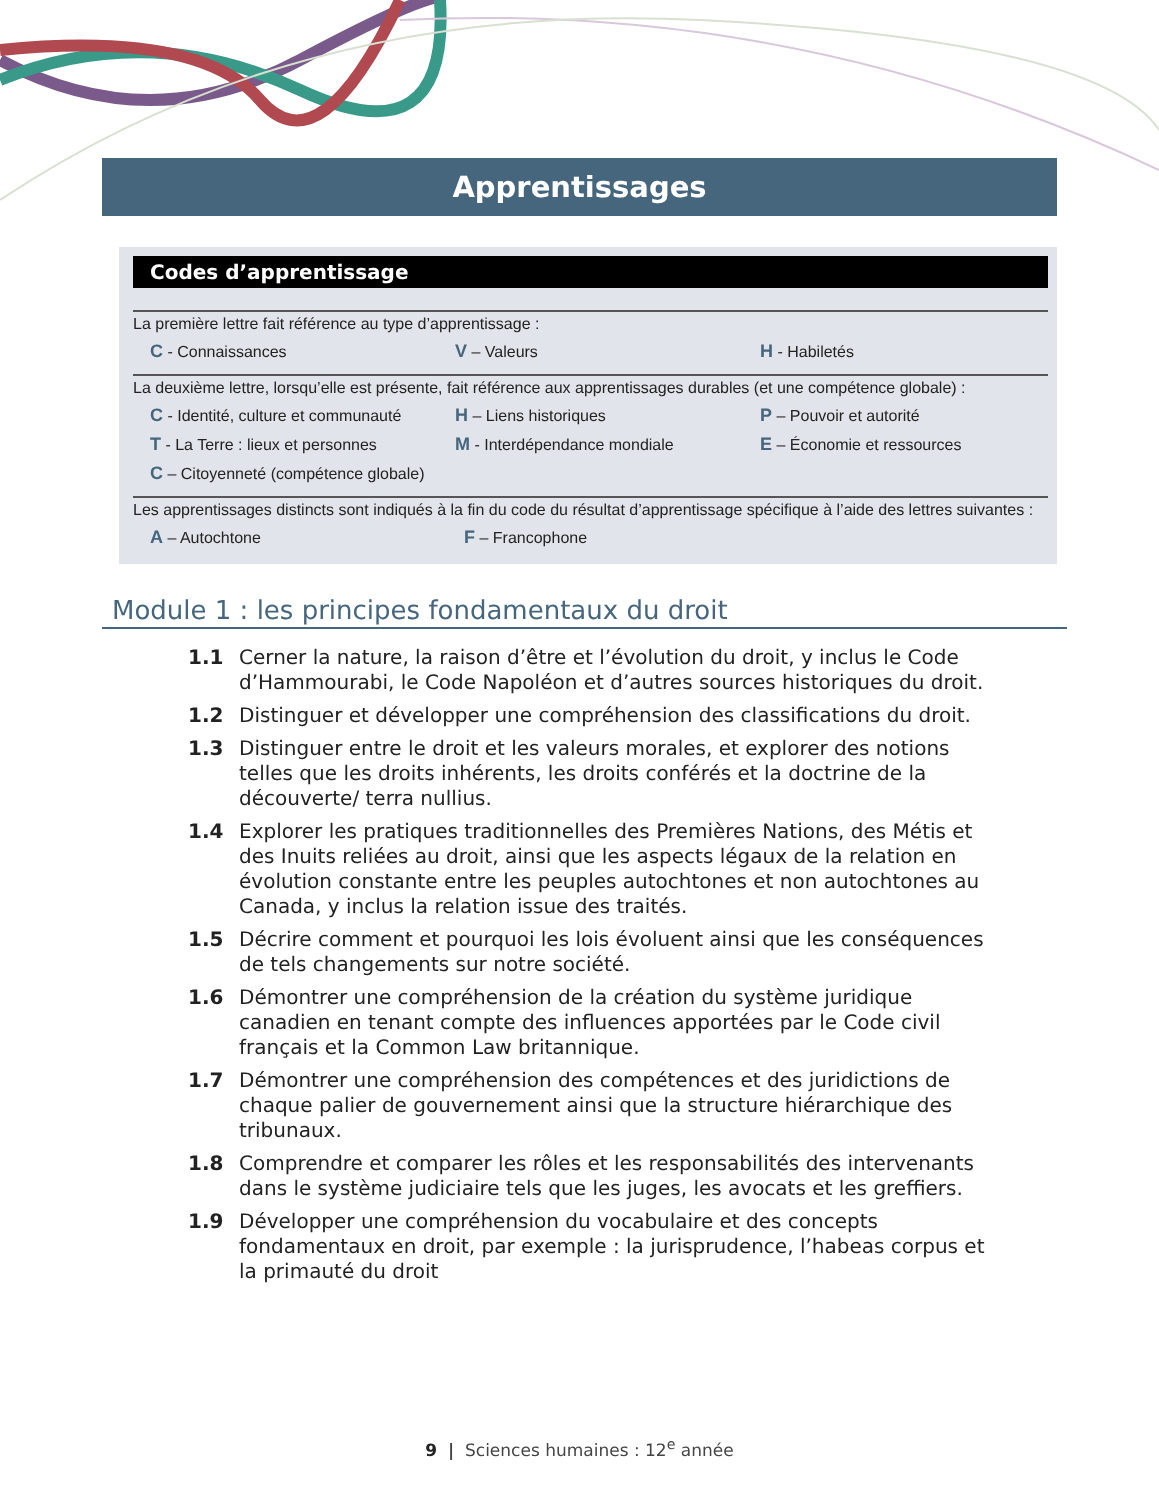Apprentissages
Codes d’apprentissage
La première lettre fait référence au type d’apprentissage :
C - Connaissances V – Valeurs H - Habiletés
La deuxième lettre, lorsqu’elle est présente, fait référence aux apprentissages durables (et une compétence globale) :
C - Identité, culture et communauté H – Liens historiques P – Pouvoir et autorité
T - La Terre : lieux et personnes M - Interdépendance mondiale E – Économie et ressources
C – Citoyenneté (compétence globale)
Les apprentissages distincts sont indiqués à la fin du code du résultat d’apprentissage spécifique à l’aide des lettres suivantes :
A – Autochtone F – Francophone
Module 1 : les principes fondamentaux du droit
1.1 Cerner la nature, la raison d’être et l’évolution du droit, y inclus le Code d’Hammourabi, le Code Napoléon et d’autres sources historiques du droit.
1.2 Distinguer et développer une compréhension des classifications du droit.
1.3 Distinguer entre le droit et les valeurs morales, et explorer des notions telles que les droits inhérents, les droits conférés et la doctrine de la découverte/ terra nullius.
1.4 Explorer les pratiques traditionnelles des Premières Nations, des Métis et des Inuits reliées au droit, ainsi que les aspects légaux de la relation en évolution constante entre les peuples autochtones et non autochtones au Canada, y inclus la relation issue des traités.
1.5 Décrire comment et pourquoi les lois évoluent ainsi que les conséquences de tels changements sur notre société.
1.6 Démontrer une compréhension de la création du système juridique canadien en tenant compte des influences apportées par le Code civil français et la Common Law britannique.
1.7 Démontrer une compréhension des compétences et des juridictions de chaque palier de gouvernement ainsi que la structure hiérarchique des tribunaux.
1.8 Comprendre et comparer les rôles et les responsabilités des intervenants dans le système judiciaire tels que les juges, les avocats et les greffiers.
1.9 Développer une compréhension du vocabulaire et des concepts fondamentaux en droit, par exemple : la jurisprudence, l’habeas corpus et la primauté du droit
9 | Sciences humaines : 12<sup>e</sup> année